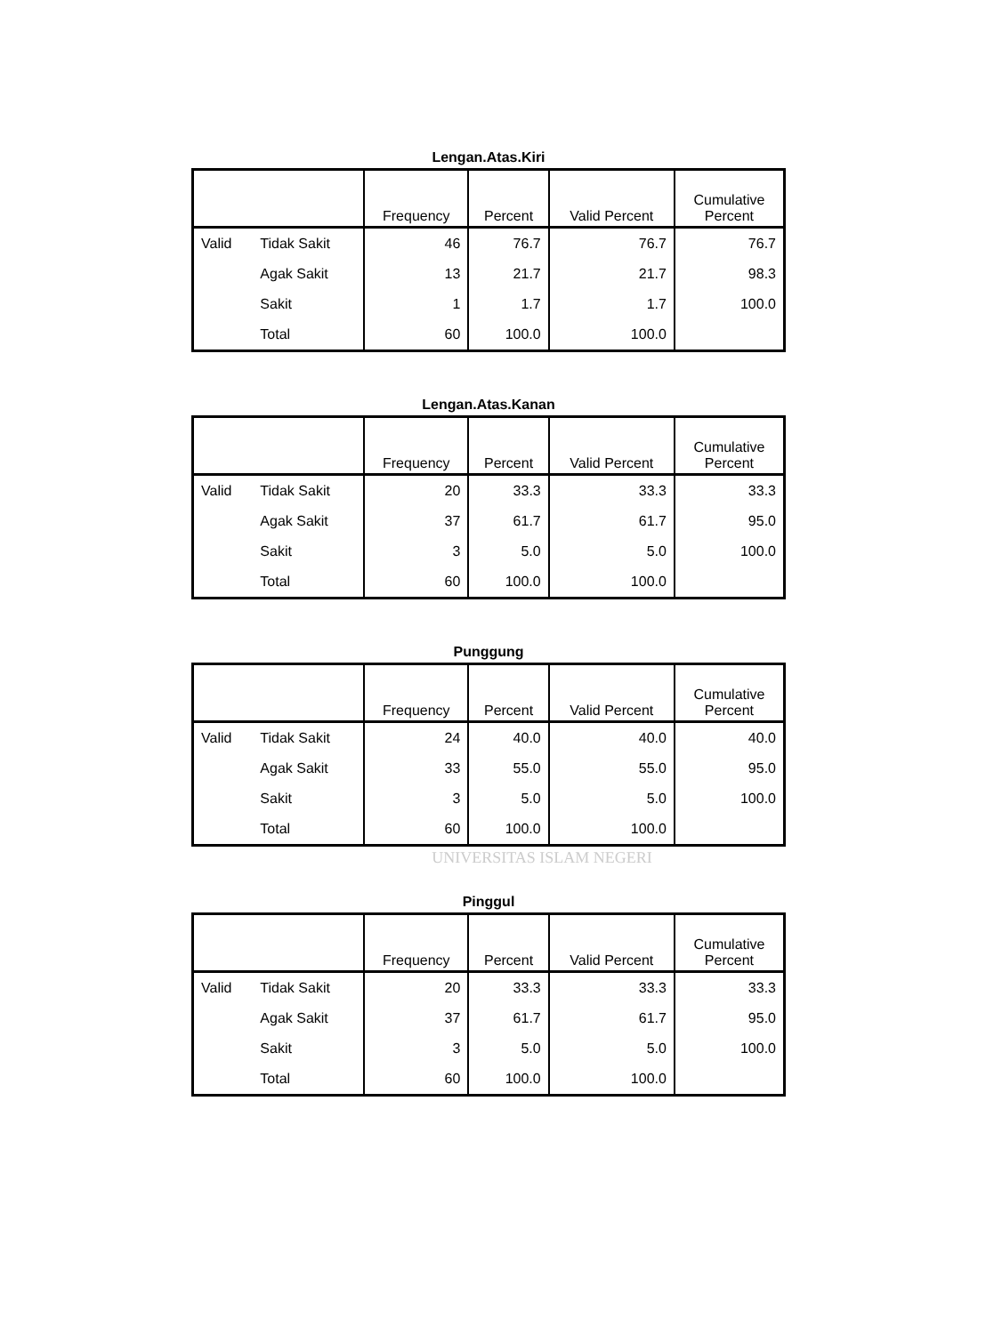Lengan.Atas.Kiri
| | | Frequency | Percent | Valid Percent | Cumulative Percent |
| --- | --- | --- | --- | --- | --- |
| Valid | Tidak Sakit | 46 | 76.7 | 76.7 | 76.7 |
| | Agak Sakit | 13 | 21.7 | 21.7 | 98.3 |
| | Sakit | 1 | 1.7 | 1.7 | 100.0 |
| | Total | 60 | 100.0 | 100.0 | |
Lengan.Atas.Kanan
| | | Frequency | Percent | Valid Percent | Cumulative Percent |
| --- | --- | --- | --- | --- | --- |
| Valid | Tidak Sakit | 20 | 33.3 | 33.3 | 33.3 |
| | Agak Sakit | 37 | 61.7 | 61.7 | 95.0 |
| | Sakit | 3 | 5.0 | 5.0 | 100.0 |
| | Total | 60 | 100.0 | 100.0 | |
Punggung
| | | Frequency | Percent | Valid Percent | Cumulative Percent |
| --- | --- | --- | --- | --- | --- |
| Valid | Tidak Sakit | 24 | 40.0 | 40.0 | 40.0 |
| | Agak Sakit | 33 | 55.0 | 55.0 | 95.0 |
| | Sakit | 3 | 5.0 | 5.0 | 100.0 |
| | Total | 60 | 100.0 | 100.0 | |
UNIVERSITAS ISLAM NEGERI
Pinggul
| | | Frequency | Percent | Valid Percent | Cumulative Percent |
| --- | --- | --- | --- | --- | --- |
| Valid | Tidak Sakit | 20 | 33.3 | 33.3 | 33.3 |
| | Agak Sakit | 37 | 61.7 | 61.7 | 95.0 |
| | Sakit | 3 | 5.0 | 5.0 | 100.0 |
| | Total | 60 | 100.0 | 100.0 | |